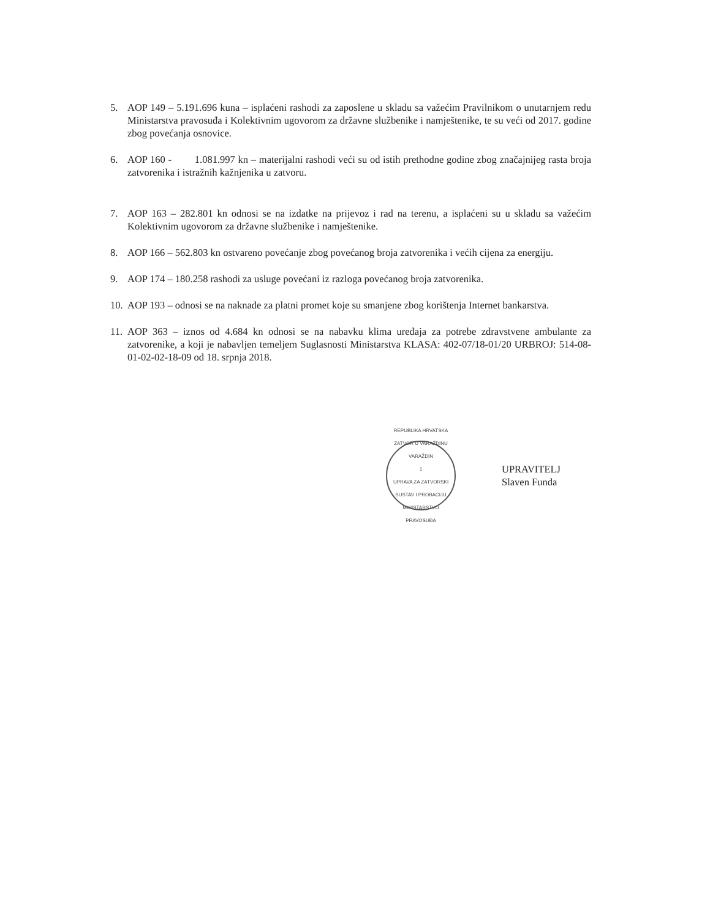5. AOP 149 – 5.191.696 kuna – isplaćeni rashodi za zaposlene u skladu sa važećim Pravilnikom o unutarnjem redu Ministarstva pravosuđa i Kolektivnim ugovorom za državne službenike i namještenike, te su veći od 2017. godine zbog povećanja osnovice.
6. AOP 160 - 1.081.997 kn – materijalni rashodi veći su od istih prethodne godine zbog značajnijeg rasta broja zatvorenika i istražnih kažnjenika u zatvoru.
7. AOP 163 – 282.801 kn odnosi se na izdatke na prijevoz i rad na terenu, a isplaćeni su u skladu sa važećim Kolektivnim ugovorom za državne službenike i namještenike.
8. AOP 166 – 562.803 kn ostvareno povećanje zbog povećanog broja zatvorenika i većih cijena za energiju.
9. AOP 174 – 180.258 rashodi za usluge povećani iz razloga povećanog broja zatvorenika.
10. AOP 193 – odnosi se na naknade za platni promet koje su smanjene zbog korištenja Internet bankarstva.
11. AOP 363 – iznos od 4.684 kn odnosi se na nabavku klima uređaja za potrebe zdravstvene ambulante za zatvorenike, a koji je nabavljen temeljem Suglasnosti Ministarstva KLASA: 402-07/18-01/20 URBROJ: 514-08-01-02-02-18-09 od 18. srpnja 2018.
REPUBLIKA HRVATSKA
ZATVOR U VARAŽDINU
VARAŽDIN
1
UPRAVA ZA ZATVORSKI SUSTAV I PROBACIJU
MINISTARSTVO PRAVOSUĐA
UPRAVITELJ
Slaven Funda